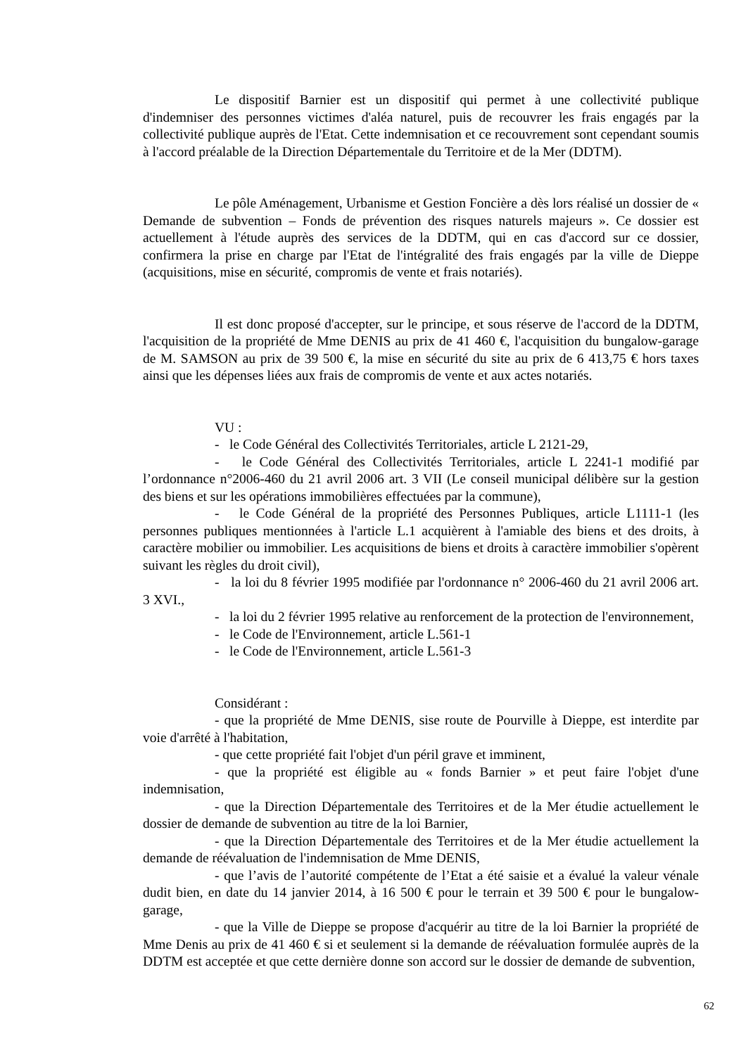Le dispositif Barnier est un dispositif qui permet à une collectivité publique d'indemniser des personnes victimes d'aléa naturel, puis de recouvrer les frais engagés par la collectivité publique auprès de l'Etat. Cette indemnisation et ce recouvrement sont cependant soumis à l'accord préalable de la Direction Départementale du Territoire et de la Mer (DDTM).
Le pôle Aménagement, Urbanisme et Gestion Foncière a dès lors réalisé un dossier de « Demande de subvention – Fonds de prévention des risques naturels majeurs ». Ce dossier est actuellement à l'étude auprès des services de la DDTM, qui en cas d'accord sur ce dossier, confirmera la prise en charge par l'Etat de l'intégralité des frais engagés par la ville de Dieppe (acquisitions, mise en sécurité, compromis de vente et frais notariés).
Il est donc proposé d'accepter, sur le principe, et sous réserve de l'accord de la DDTM, l'acquisition de la propriété de Mme DENIS au prix de 41 460 €, l'acquisition du bungalow-garage de M. SAMSON au prix de 39 500 €, la mise en sécurité du site au prix de 6 413,75 € hors taxes ainsi que les dépenses liées aux frais de compromis de vente et aux actes notariés.
VU :
- le Code Général des Collectivités Territoriales, article L 2121-29,
- le Code Général des Collectivités Territoriales, article L 2241-1 modifié par l’ordonnance n°2006-460 du 21 avril 2006 art. 3 VII (Le conseil municipal délibère sur la gestion des biens et sur les opérations immobilières effectuées par la commune),
- le Code Général de la propriété des Personnes Publiques, article L1111-1 (les personnes publiques mentionnées à l'article L.1 acquièrent à l'amiable des biens et des droits, à caractère mobilier ou immobilier. Les acquisitions de biens et droits à caractère immobilier s'opèrent suivant les règles du droit civil),
- la loi du 8 février 1995 modifiée par l'ordonnance n° 2006-460 du 21 avril 2006 art. 3 XVI.,
- la loi du 2 février 1995 relative au renforcement de la protection de l'environnement,
- le Code de l'Environnement, article L.561-1
- le Code de l'Environnement, article L.561-3
Considérant :
- que la propriété de Mme DENIS, sise route de Pourville à Dieppe, est interdite par voie d'arrêté à l'habitation,
- que cette propriété fait l'objet d'un péril grave et imminent,
- que la propriété est éligible au « fonds Barnier » et peut faire l'objet d'une indemnisation,
- que la Direction Départementale des Territoires et de la Mer étudie actuellement le dossier de demande de subvention au titre de la loi Barnier,
- que la Direction Départementale des Territoires et de la Mer étudie actuellement la demande de réévaluation de l'indemnisation de Mme DENIS,
- que l’avis de l’autorité compétente de l’Etat a été saisie et a évalué la valeur vénale dudit bien, en date du 14 janvier 2014, à 16 500 € pour le terrain et 39 500 € pour le bungalow-garage,
- que la Ville de Dieppe se propose d'acquérir au titre de la loi Barnier la propriété de Mme Denis au prix de 41 460 € si et seulement si la demande de réévaluation formulée auprès de la DDTM est acceptée et que cette dernière donne son accord sur le dossier de demande de subvention,
62